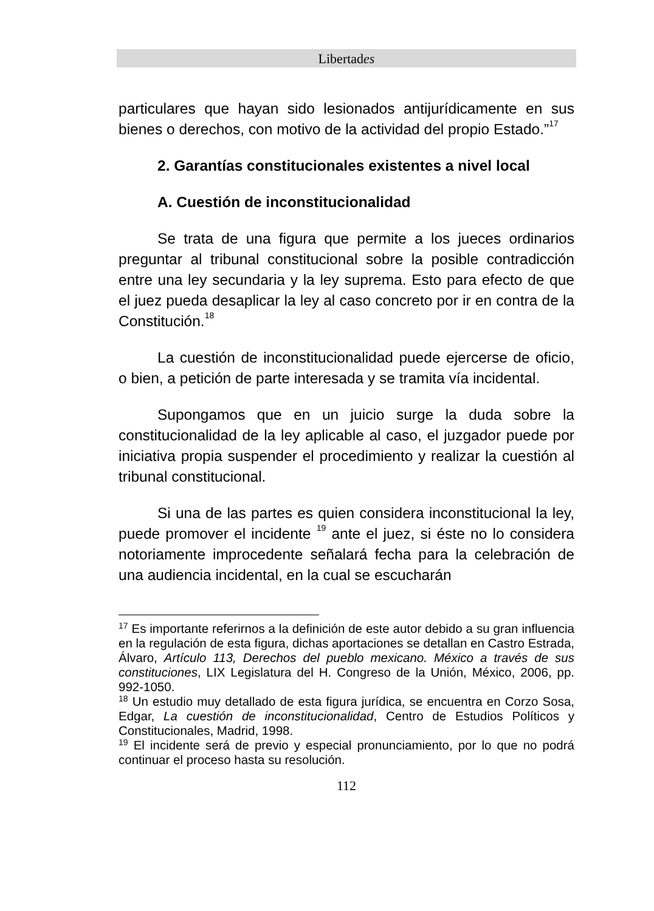Libertades
particulares que hayan sido lesionados antijurídicamente en sus bienes o derechos, con motivo de la actividad del propio Estado.”<sup>17</sup>
2. Garantías constitucionales existentes a nivel local
A. Cuestión de inconstitucionalidad
Se trata de una figura que permite a los jueces ordinarios preguntar al tribunal constitucional sobre la posible contradicción entre una ley secundaria y la ley suprema. Esto para efecto de que el juez pueda desaplicar la ley al caso concreto por ir en contra de la Constitución.<sup>18</sup>
La cuestión de inconstitucionalidad puede ejercerse de oficio, o bien, a petición de parte interesada y se tramita vía incidental.
Supongamos que en un juicio surge la duda sobre la constitucionalidad de la ley aplicable al caso, el juzgador puede por iniciativa propia suspender el procedimiento y realizar la cuestión al tribunal constitucional.
Si una de las partes es quien considera inconstitucional la ley, puede promover el incidente <sup>19</sup> ante el juez, si éste no lo considera notoriamente improcedente señalará fecha para la celebración de una audiencia incidental, en la cual se escucharán
<sup>17</sup> Es importante referirnos a la definición de este autor debido a su gran influencia en la regulación de esta figura, dichas aportaciones se detallan en Castro Estrada, Álvaro, Artículo 113, Derechos del pueblo mexicano. México a través de sus constituciones, LIX Legislatura del H. Congreso de la Unión, México, 2006, pp. 992-1050.
<sup>18</sup> Un estudio muy detallado de esta figura jurídica, se encuentra en Corzo Sosa, Edgar, La cuestión de inconstitucionalidad, Centro de Estudios Políticos y Constitucionales, Madrid, 1998.
<sup>19</sup> El incidente será de previo y especial pronunciamiento, por lo que no podrá continuar el proceso hasta su resolución.
112